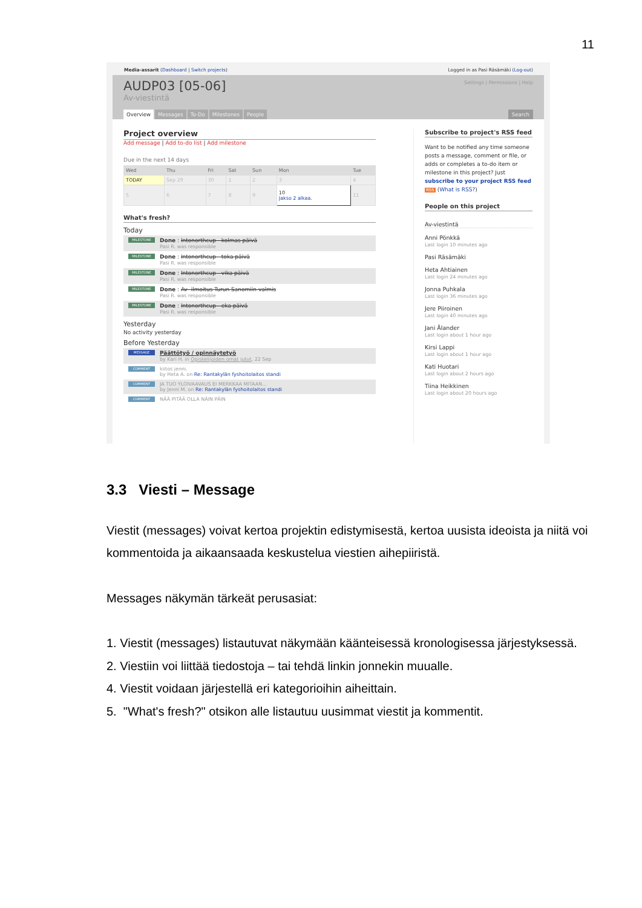11
Media-assarit (Dashboard | Switch projects) Logged in as Pasi Räsämäki (Log-out)
AUDP03 [05-06]
Av-viestintä
Settings | Permissions | Help
Overview Messages To-Do Milestones People
Search
Project overview
Add message | Add to-do list | Add milestone
Due in the next 14 days
| Wed | Thu | Fri | Sat | Sun | Mon | Tue |
| --- | --- | --- | --- | --- | --- | --- |
| TODAY | Sep 29 | 30 | 1 | 2 | 3 | 4 |
| 5 | 6 | 7 | 8 | 9 | 10 Jakso 2 alkaa. | 11 |
What's fresh?
Today
MILESTONE
Done : Intonorthcup - kolmas päivä
Pasi R. was responsible
MILESTONE
Done : Intonorthcup - toka päivä
Pasi R. was responsible
MILESTONE
Done : Intonorthcup - vika päivä
Pasi R. was responsible
MILESTONE
Done : Av- ilmoitus Turun Sanomiin valmis
Pasi R. was responsible
MILESTONE
Done : Intonorthcup - eka päivä
Pasi R. was responsible
Yesterday
No activity yesterday
Before Yesterday
MESSAGE
Päättötyö / opinnäytetyö
by Kari H. in Opiskelijoiden omat jutut, 22 Sep
COMMENT
kiitos jenni.
by Heta A. on Re: Rantakylän fyshoitolaitos standi
COMMENT
JA TUO YLOIVAAVAUS EI MERKKAA MITAAN...
by Jenni M. on Re: Rantakylän fyshoitolaitos standi
COMMENT
NÄÄ PITÄÄ OLLA NÄIN PÄIN
Subscribe to project's RSS feed
Want to be notified any time someone posts a message, comment or file, or adds or completes a to-do item or milestone in this project? Just subscribe to your project RSS feed RSS (What is RSS?)
People on this project
Av-viestintä
Anni Pönkkä
Last login 10 minutes ago
Pasi Räsämäki
Heta Ahtiainen
Last login 24 minutes ago
Jonna Puhkala
Last login 36 minutes ago
Jere Piiroinen
Last login 40 minutes ago
Jani Ålander
Last login about 1 hour ago
Kirsi Lappi
Last login about 1 hour ago
Kati Huotari
Last login about 2 hours ago
Tiina Heikkinen
Last login about 20 hours ago
3.3 Viesti – Message
Viestit (messages) voivat kertoa projektin edistymisestä, kertoa uusista ideoista ja niitä voi kommentoida ja aikaansaada keskustelua viestien aihepiiristä.
Messages näkymän tärkeät perusasiat:
1. Viestit (messages) listautuvat näkymään käänteisessä kronologisessa järjestyksessä.
2. Viestiin voi liittää tiedostoja – tai tehdä linkin jonnekin muualle.
4. Viestit voidaan järjestellä eri kategorioihin aiheittain.
5. "What's fresh?" otsikon alle listautuu uusimmat viestit ja kommentit.